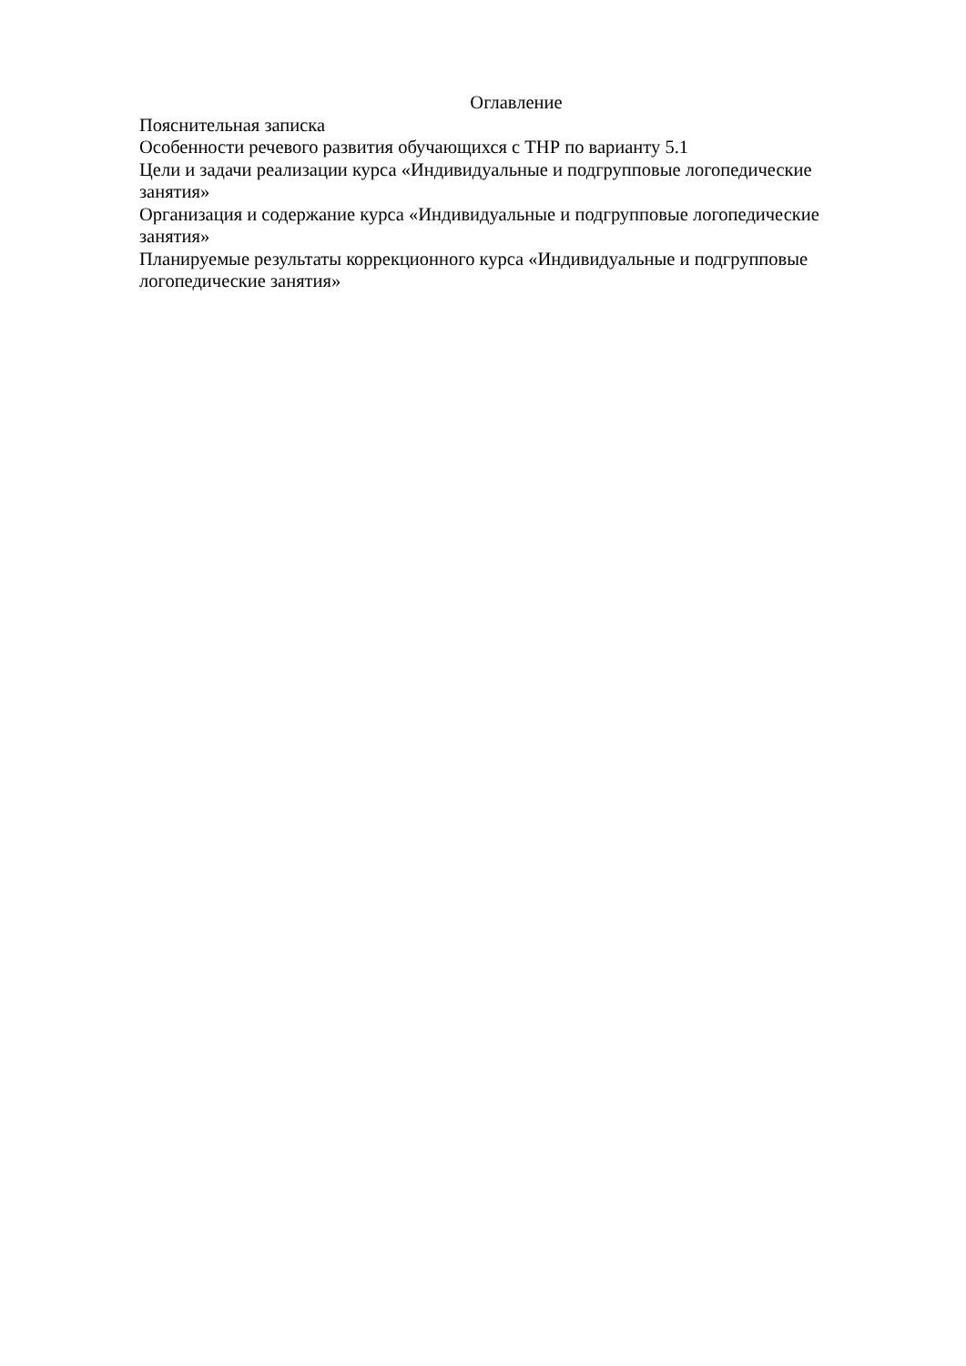Оглавление
Пояснительная записка
Особенности речевого развития обучающихся с ТНР по варианту 5.1
Цели и задачи реализации курса «Индивидуальные и подгрупповые логопедические занятия»
Организация и содержание курса «Индивидуальные и подгрупповые логопедические занятия»
Планируемые результаты коррекционного курса «Индивидуальные и подгрупповые логопедические занятия»